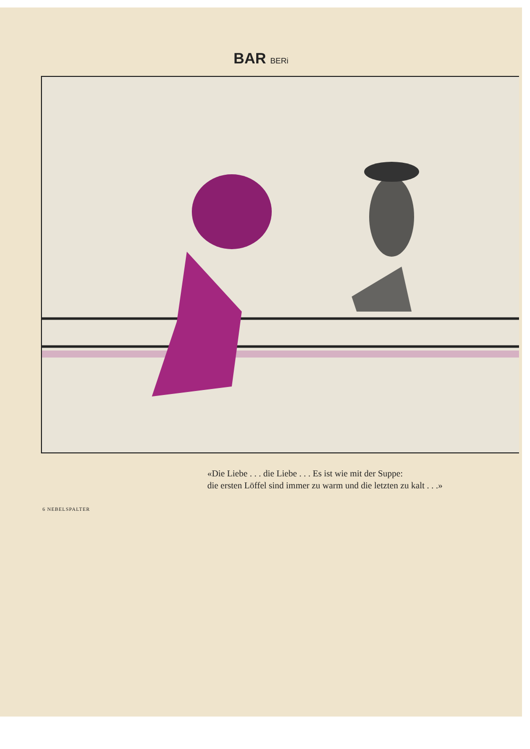BAR BERi
«Die Liebe . . . die Liebe . . . Es ist wie mit der Suppe:
die ersten Löffel sind immer zu warm und die letzten zu kalt . . .»
6 NEBELSPALTER